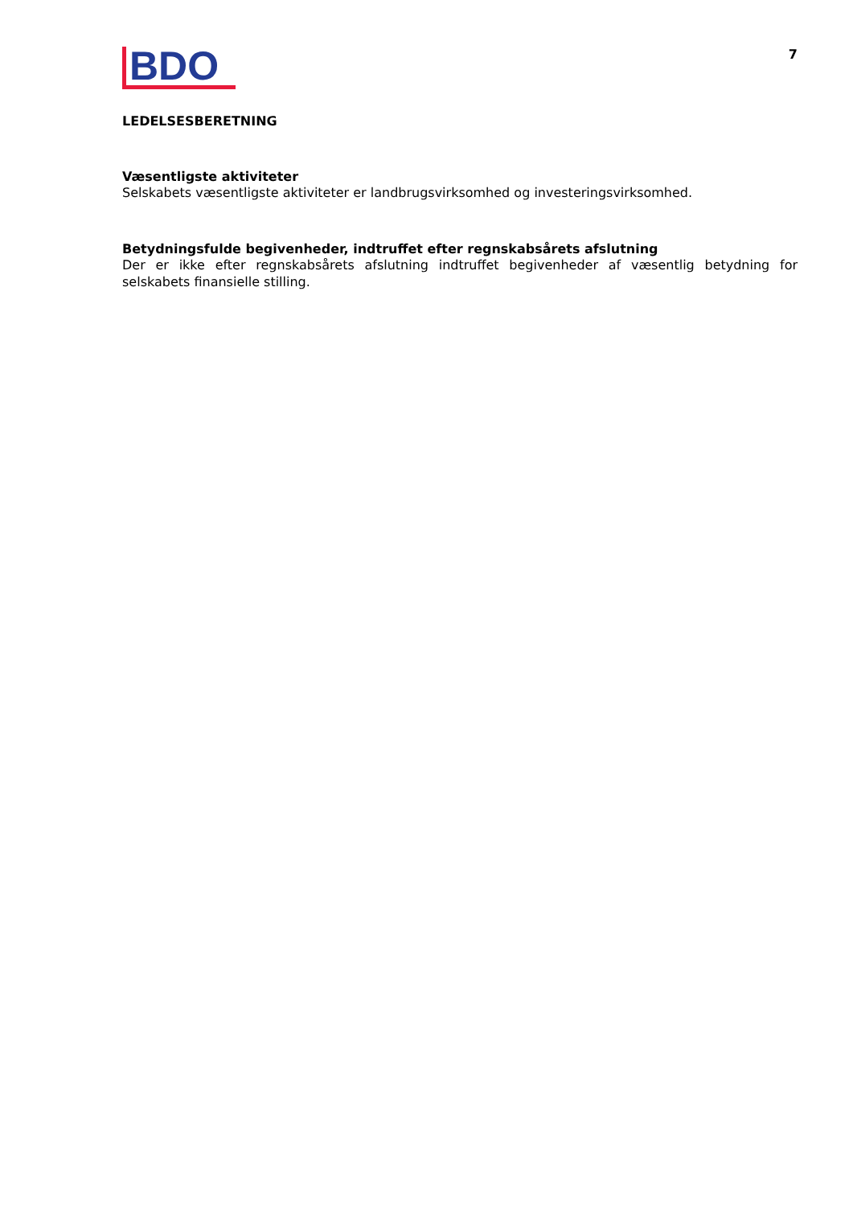BDO
7
LEDELSESBERETNING
Væsentligste aktiviteter
Selskabets væsentligste aktiviteter er landbrugsvirksomhed og investeringsvirksomhed.
Betydningsfulde begivenheder, indtruffet efter regnskabsårets afslutning
Der er ikke efter regnskabsårets afslutning indtruffet begivenheder af væsentlig betydning for selskabets finansielle stilling.